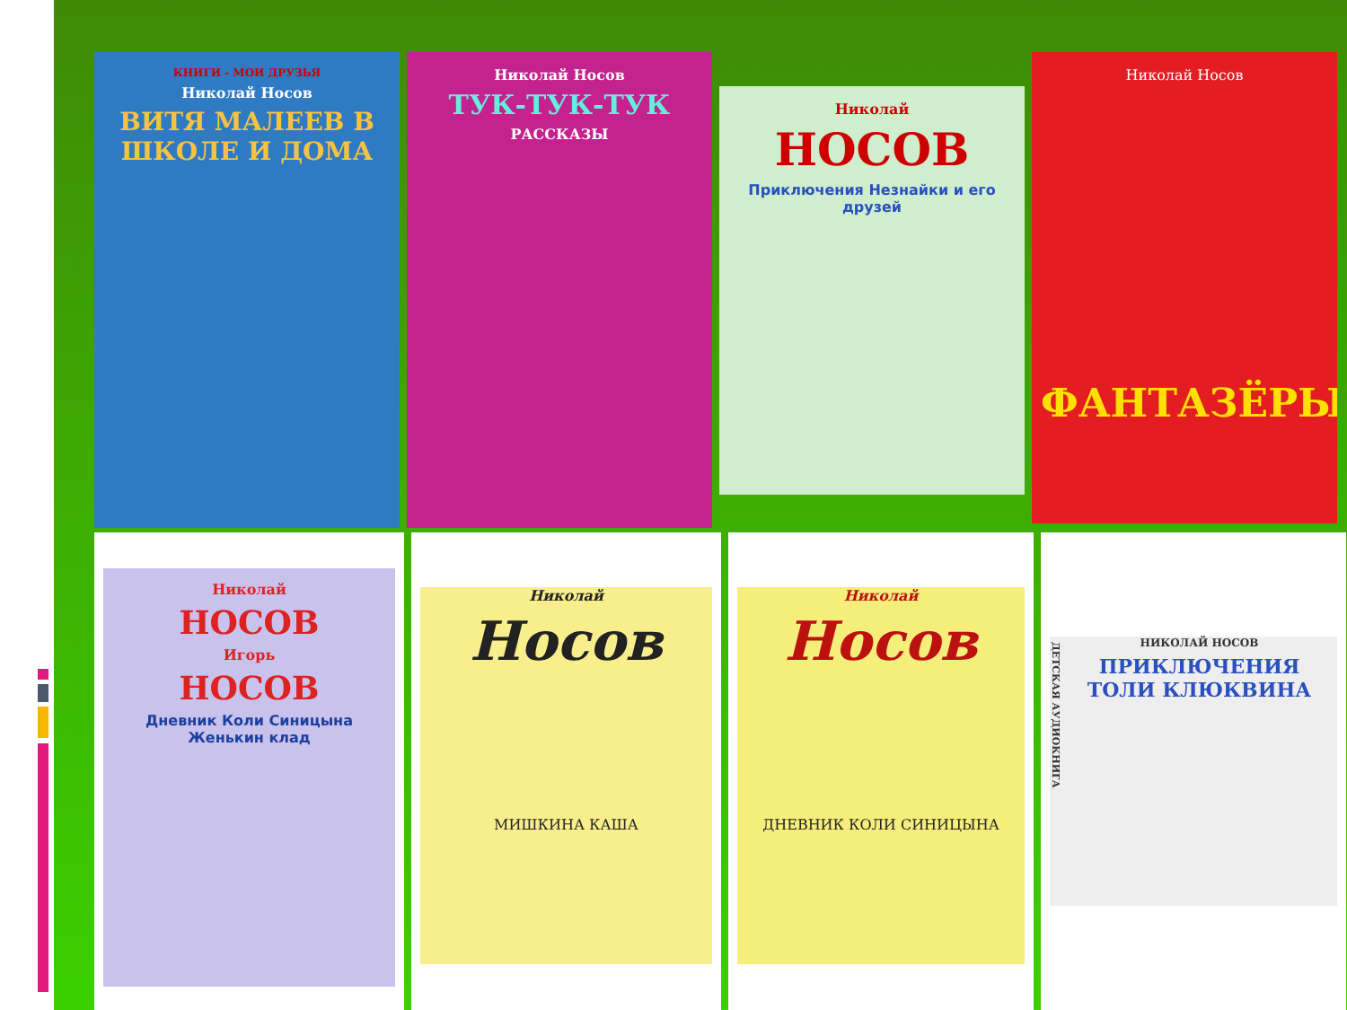КНИГИ - МОИ ДРУЗЬЯ
Николай Носов
ВИТЯ МАЛЕЕВ В ШКОЛЕ И ДОМА
Николай Носов
ТУК-ТУК-ТУК
РАССКАЗЫ
Николай
НОСОВ
Приключения Незнайки и его друзей
Николай Носов
ФАНТАЗЁРЫ
Николай
НОСОВ
Игорь
НОСОВ
Дневник Коли Синицына Женькин клад
Николай
Носов
МИШКИНА КАША
Николай
Носов
ДНЕВНИК КОЛИ СИНИЦЫНА
ДЕТСКАЯ АУДИОКНИГА
НИКОЛАЙ НОСОВ
ПРИКЛЮЧЕНИЯ ТОЛИ КЛЮКВИНА